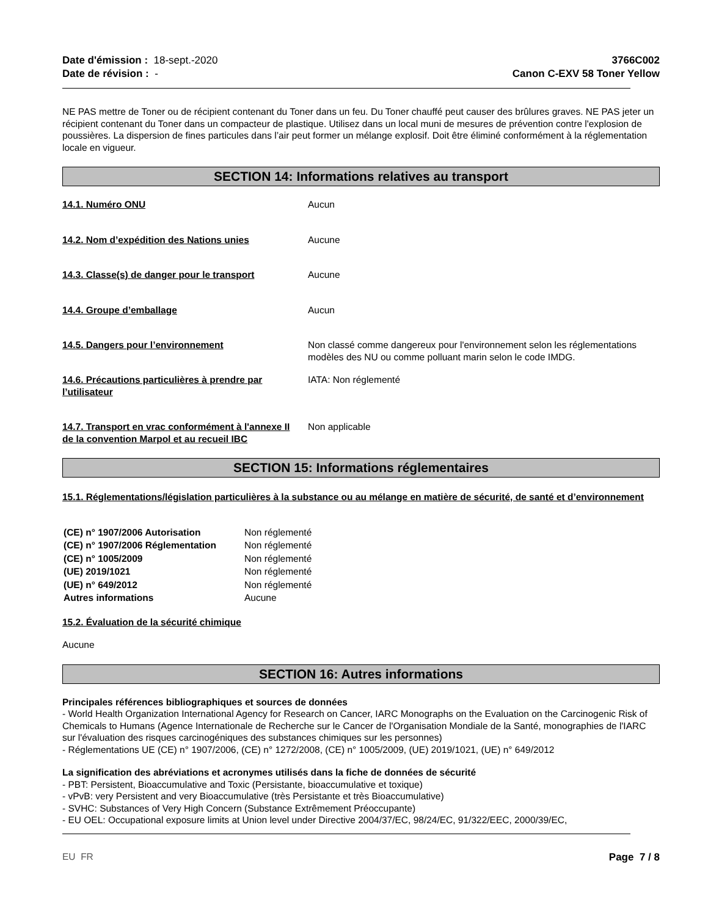Date d'émission : 18-sept.-2020
Date de révision : -
3766C002
Canon C-EXV 58 Toner Yellow
NE PAS mettre de Toner ou de récipient contenant du Toner dans un feu. Du Toner chauffé peut causer des brûlures graves. NE PAS jeter un récipient contenant du Toner dans un compacteur de plastique. Utilisez dans un local muni de mesures de prévention contre l'explosion de poussières. La dispersion de fines particules dans l’air peut former un mélange explosif. Doit être éliminé conformément à la réglementation locale en vigueur.
SECTION 14: Informations relatives au transport
| 14.1. Numéro ONU | Aucun |
| 14.2. Nom d’expédition des Nations unies | Aucune |
| 14.3. Classe(s) de danger pour le transport | Aucune |
| 14.4. Groupe d’emballage | Aucun |
| 14.5. Dangers pour l’environnement | Non classé comme dangereux pour l'environnement selon les réglementations modèles des NU ou comme polluant marin selon le code IMDG. |
| 14.6. Précautions particulières à prendre par l’utilisateur | IATA: Non réglementé |
| 14.7. Transport en vrac conformément à l'annexe II de la convention Marpol et au recueil IBC | Non applicable |
SECTION 15: Informations réglementaires
15.1. Réglementations/législation particulières à la substance ou au mélange en matière de sécurité, de santé et d’environnement
| (CE) n° 1907/2006 Autorisation | Non réglementé |
| (CE) n° 1907/2006 Réglementation | Non réglementé |
| (CE) n° 1005/2009 | Non réglementé |
| (UE) 2019/1021 | Non réglementé |
| (UE) n° 649/2012 | Non réglementé |
| Autres informations | Aucune |
15.2. Évaluation de la sécurité chimique
Aucune
SECTION 16: Autres informations
Principales références bibliographiques et sources de données
- World Health Organization International Agency for Research on Cancer, IARC Monographs on the Evaluation on the Carcinogenic Risk of Chemicals to Humans (Agence Internationale de Recherche sur le Cancer de l'Organisation Mondiale de la Santé, monographies de l'IARC sur l'évaluation des risques carcinogéniques des substances chimiques sur les personnes)
- Réglementations UE (CE) n° 1907/2006, (CE) n° 1272/2008, (CE) n° 1005/2009, (UE) 2019/1021, (UE) n° 649/2012
La signification des abréviations et acronymes utilisés dans la fiche de données de sécurité
- PBT: Persistent, Bioaccumulative and Toxic (Persistante, bioaccumulative et toxique)
- vPvB: very Persistent and very Bioaccumulative (très Persistante et très Bioaccumulative)
- SVHC: Substances of Very High Concern (Substance Extrêmement Préoccupante)
- EU OEL: Occupational exposure limits at Union level under Directive 2004/37/EC, 98/24/EC, 91/322/EEC, 2000/39/EC,
EU FR Page 7 / 8